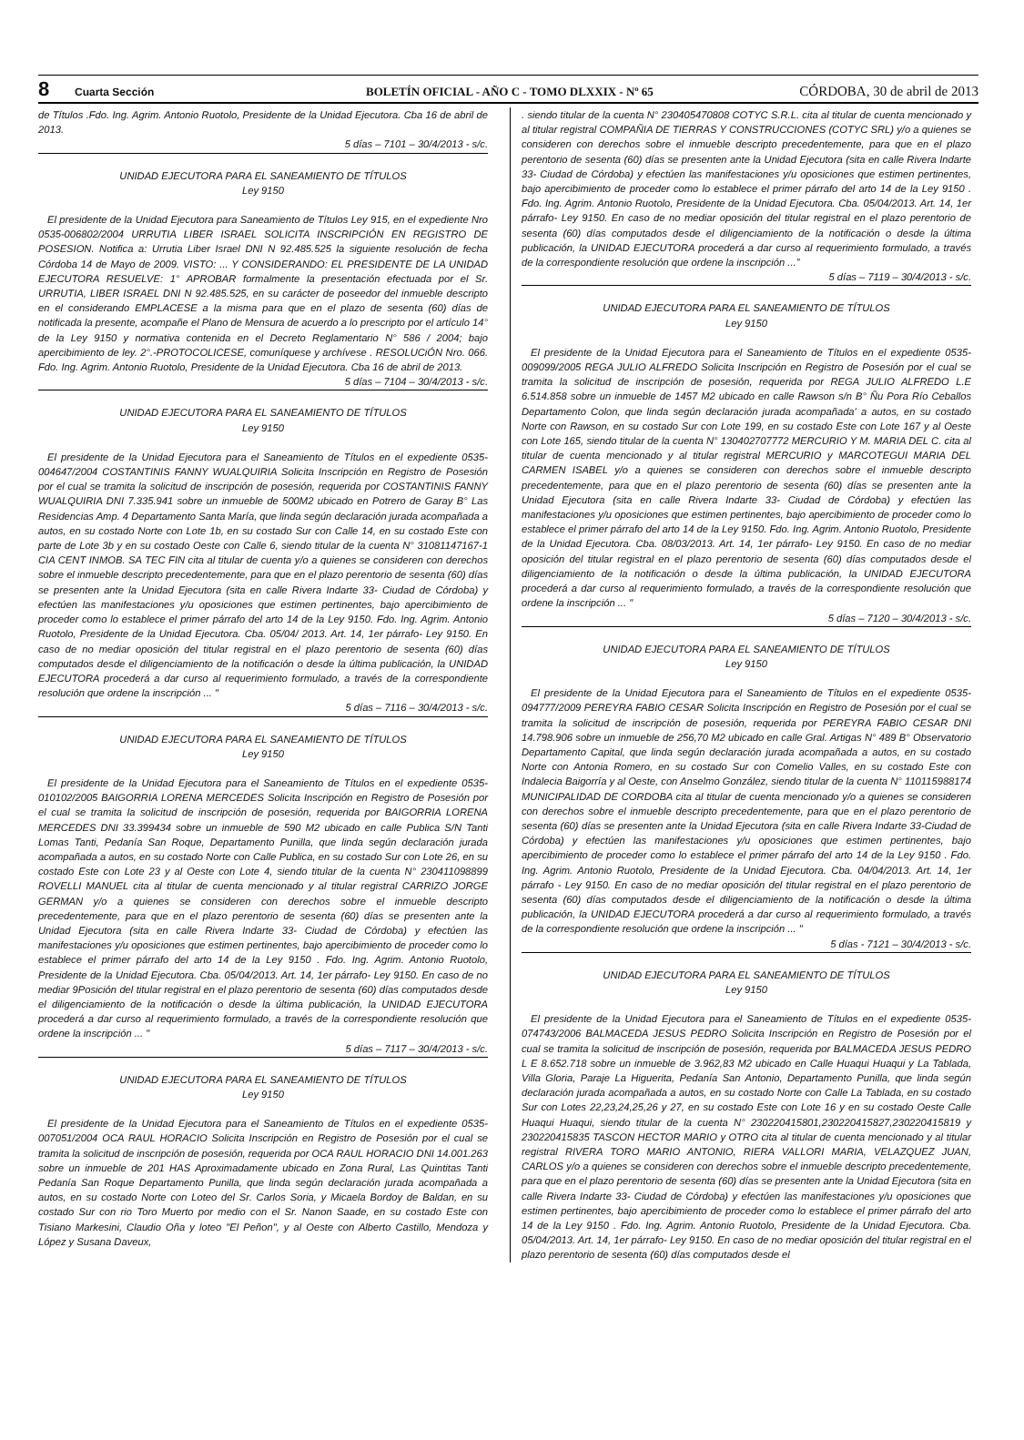8 Cuarta Sección BOLETÍN OFICIAL - AÑO C - TOMO DLXXIX - Nº 65 CÓRDOBA, 30 de abril de 2013
de Títulos .Fdo. Ing. Agrim. Antonio Ruotolo, Presidente de la Unidad Ejecutora. Cba 16 de abril de 2013.
5 días – 7101 – 30/4/2013 - s/c.
UNIDAD EJECUTORA PARA EL SANEAMIENTO DE TÍTULOS
Ley 9150
El presidente de la Unidad Ejecutora para Saneamiento de Títulos Ley 915, en el expediente Nro 0535-006802/2004 URRUTIA LIBER ISRAEL SOLICITA INSCRIPCIÓN EN REGISTRO DE POSESION. Notifica a: Urrutia Liber Israel DNI N 92.485.525 la siguiente resolución de fecha Córdoba 14 de Mayo de 2009. VISTO: ... Y CONSIDERANDO: EL PRESIDENTE DE LA UNIDAD EJECUTORA RESUELVE: 1° APROBAR formalmente la presentación efectuada por el Sr. URRUTIA, LIBER ISRAEL DNI N 92.485.525, en su carácter de poseedor del inmueble descripto en el considerando EMPLACESE a la misma para que en el plazo de sesenta (60) días de notificada la presente, acompañe el Plano de Mensura de acuerdo a lo prescripto por el artículo 14° de la Ley 9150 y normativa contenida en el Decreto Reglamentario N° 586 / 2004; bajo apercibimiento de ley. 2°.-PROTOCOLICESE, comuníquese y archívese . RESOLUCiÓN Nro. 066. Fdo. Ing. Agrim. Antonio Ruotolo, Presidente de la Unidad Ejecutora. Cba 16 de abril de 2013.
5 días – 7104 – 30/4/2013 - s/c.
UNIDAD EJECUTORA PARA EL SANEAMIENTO DE TÍTULOS
Ley 9150
El presidente de la Unidad Ejecutora para el Saneamiento de Títulos en el expediente 0535-004647/2004 COSTANTINIS FANNY WUALQUIRIA Solicita Inscripción en Registro de Posesión por el cual se tramita la solicitud de inscripción de posesión, requerida por COSTANTINIS FANNY WUALQUIRIA DNI 7.335.941 sobre un inmueble de 500M2 ubicado en Potrero de Garay B° Las Residencias Amp. 4 Departamento Santa María, que linda según declaración jurada acompañada a autos, en su costado Norte con Lote 1b, en su costado Sur con Calle 14, en su costado Este con parte de Lote 3b y en su costado Oeste con Calle 6, siendo titular de la cuenta N° 31081147167-1 CIA CENT INMOB. SA TEC FIN cita al titular de cuenta y/o a quienes se consideren con derechos sobre el inmueble descripto precedentemente, para que en el plazo perentorio de sesenta (60) días se presenten ante la Unidad Ejecutora (sita en calle Rivera Indarte 33- Ciudad de Córdoba) y efectúen las manifestaciones y/u oposiciones que estimen pertinentes, bajo apercibimiento de proceder como lo establece el primer párrafo del arto 14 de la Ley 9150. Fdo. Ing. Agrim. Antonio Ruotolo, Presidente de la Unidad Ejecutora. Cba. 05/04/ 2013. Art. 14, 1er párrafo- Ley 9150. En caso de no mediar oposición del titular registral en el plazo perentorio de sesenta (60) días computados desde el diligenciamiento de la notificación o desde la última publicación, la UNIDAD EJECUTORA procederá a dar curso al requerimiento formulado, a través de la correspondiente resolución que ordene la inscripción ... "
5 días – 7116 – 30/4/2013 - s/c.
UNIDAD EJECUTORA PARA EL SANEAMIENTO DE TÍTULOS
Ley 9150
El presidente de la Unidad Ejecutora para el Saneamiento de Títulos en el expediente 0535-010102/2005 BAIGORRIA LORENA MERCEDES Solicita Inscripción en Registro de Posesión por el cual se tramita la solicitud de inscripción de posesión, requerida por BAIGORRIA LORENA MERCEDES DNI 33.399434 sobre un inmueble de 590 M2 ubicado en calle Publica S/N Tanti Lomas Tanti, Pedanía San Roque, Departamento Punilla, que linda según declaración jurada acompañada a autos, en su costado Norte con Calle Publica, en su costado Sur con Lote 26, en su costado Este con Lote 23 y al Oeste con Lote 4, siendo titular de la cuenta N° 230411098899 ROVELLI MANUEL cita al titular de cuenta mencionado y al titular registral CARRIZO JORGE GERMAN y/o a quienes se consideren con derechos sobre el inmueble descripto precedentemente, para que en el plazo perentorio de sesenta (60) días se presenten ante la Unidad Ejecutora (sita en calle Rivera Indarte 33- Ciudad de Córdoba) y efectúen las manifestaciones y/u oposiciones que estimen pertinentes, bajo apercibimiento de proceder como lo establece el primer párrafo del arto 14 de la Ley 9150 . Fdo. Ing. Agrim. Antonio Ruotolo, Presidente de la Unidad Ejecutora. Cba. 05/04/2013. Art. 14, 1er párrafo- Ley 9150. En caso de no mediar 9Posición del titular registral en el plazo perentorio de sesenta (60) días computados desde el diligenciamiento de la notificación o desde la última publicación, la UNIDAD EJECUTORA procederá a dar curso al requerimiento formulado, a través de la correspondiente resolución que ordene la inscripción ... "
5 días – 7117 – 30/4/2013 - s/c.
UNIDAD EJECUTORA PARA EL SANEAMIENTO DE TÍTULOS
Ley 9150
El presidente de la Unidad Ejecutora para el Saneamiento de Títulos en el expediente 0535-007051/2004 OCA RAUL HORACIO Solicita Inscripción en Registro de Posesión por el cual se tramita la solicitud de inscripción de posesión, requerida por OCA RAUL HORACIO DNI 14.001.263 sobre un inmueble de 201 HAS Aproximadamente ubicado en Zona Rural, Las Quintitas Tanti Pedanía San Roque Departamento Punilla, que linda según declaración jurada acompañada a autos, en su costado Norte con Loteo del Sr. Carlos Soria, y Micaela Bordoy de Baldan, en su costado Sur con rio Toro Muerto por medio con el Sr. Nanon Saade, en su costado Este con Tisiano Markesini, Claudio Oña y loteo "El Peñon", y al Oeste con Alberto Castillo, Mendoza y López y Susana Daveux,
. siendo titular de la cuenta N° 230405470808 COTYC S.R.L. cita al titular de cuenta mencionado y al titular registral COMPAÑIA DE TIERRAS Y CONSTRUCCIONES (COTYC SRL) y/o a quienes se consideren con derechos sobre el inmueble descripto precedentemente, para que en el plazo perentorio de sesenta (60) días se presenten ante la Unidad Ejecutora (sita en calle Rivera Indarte 33- Ciudad de Córdoba) y efectúen las manifestaciones y/u oposiciones que estimen pertinentes, bajo apercibimiento de proceder como lo establece el primer párrafo del arto 14 de la Ley 9150 . Fdo. Ing. Agrim. Antonio Ruotolo, Presidente de la Unidad Ejecutora. Cba. 05/04/2013. Art. 14, 1er párrafo- Ley 9150. En caso de no mediar oposición del titular registral en el plazo perentorio de sesenta (60) días computados desde el diligenciamiento de la notificación o desde la última publicación, la UNIDAD EJECUTORA procederá a dar curso al requerimiento formulado, a través de la correspondiente resolución que ordene la inscripción ...”
5 días – 7119 – 30/4/2013 - s/c.
UNIDAD EJECUTORA PARA EL SANEAMIENTO DE TÍTULOS
Ley 9150
El presidente de la Unidad Ejecutora para el Saneamiento de Títulos en el expediente 0535-009099/2005 REGA JULIO ALFREDO Solicita Inscripción en Registro de Posesión por el cual se tramita la solicitud de inscripción de posesión, requerida por REGA JULIO ALFREDO L.E 6.514.858 sobre un inmueble de 1457 M2 ubicado en calle Rawson s/n B° Ñu Pora Río Ceballos Departamento Colon, que linda según declaración jurada acompañada' a autos, en su costado Norte con Rawson, en su costado Sur con Lote 199, en su costado Este con Lote 167 y al Oeste con Lote 165, siendo titular de la cuenta N° 130402707772 MERCURIO Y M. MARIA DEL C. cita al titular de cuenta mencionado y al titular registral MERCURIO y MARCOTEGUI MARIA DEL CARMEN ISABEL y/o a quienes se consideren con derechos sobre el inmueble descripto precedentemente, para que en el plazo perentorio de sesenta (60) días se presenten ante la Unidad Ejecutora (sita en calle Rivera Indarte 33- Ciudad de Córdoba) y efectúen las manifestaciones y/u oposiciones que estimen pertinentes, bajo apercibimiento de proceder como lo establece el primer párrafo del arto 14 de la Ley 9150. Fdo. Ing. Agrim. Antonio Ruotolo, Presidente de la Unidad Ejecutora. Cba. 08/03/2013. Art. 14, 1er párrafo- Ley 9150. En caso de no mediar oposición del titular registral en el plazo perentorio de sesenta (60) días computados desde el diligenciamiento de la notificación o desde la última publicación, la UNIDAD EJECUTORA procederá a dar curso al requerimiento formulado, a través de la correspondiente resolución que ordene la inscripción ... "
5 días – 7120 – 30/4/2013 - s/c.
UNIDAD EJECUTORA PARA EL SANEAMIENTO DE TÍTULOS
Ley 9150
El presidente de la Unidad Ejecutora para el Saneamiento de Títulos en el expediente 0535-094777/2009 PEREYRA FABIO CESAR Solicita Inscripción en Registro de Posesión por el cual se tramita la solicitud de inscripción de posesión, requerida por PEREYRA FABIO CESAR DNI 14.798.906 sobre un inmueble de 256,70 M2 ubicado en calle Gral. Artigas N° 489 B° Observatorio Departamento Capital, que linda según declaración jurada acompañada a autos, en su costado Norte con Antonia Romero, en su costado Sur con Comelio Valles, en su costado Este con Indalecia Baigorría y al Oeste, con Anselmo González, siendo titular de la cuenta N° 110115988174 MUNICIPALIDAD DE CORDOBA cita al titular de cuenta mencionado y/o a quienes se consideren con derechos sobre el inmueble descripto precedentemente, para que en el plazo perentorio de sesenta (60) días se presenten ante la Unidad Ejecutora (sita en calle Rivera Indarte 33-Ciudad de Córdoba) y efectúen las manifestaciones y/u oposiciones que estimen pertinentes, bajo apercibimiento de proceder como lo establece el primer párrafo del arto 14 de la Ley 9150 . Fdo. Ing. Agrim. Antonio Ruotolo, Presidente de la Unidad Ejecutora. Cba. 04/04/2013. Art. 14, 1er párrafo - Ley 9150. En caso de no mediar oposición del titular registral en el plazo perentorio de sesenta (60) días computados desde el diligenciamiento de la notificación o desde la última publicación, la UNIDAD EJECUTORA procederá a dar curso al requerimiento formulado, a través de la correspondiente resolución que ordene la inscripción ... "
5 días - 7121 – 30/4/2013 - s/c.
UNIDAD EJECUTORA PARA EL SANEAMIENTO DE TÍTULOS
Ley 9150
El presidente de la Unidad Ejecutora para el Saneamiento de Títulos en el expediente 0535-074743/2006 BALMACEDA JESUS PEDRO Solicita Inscripción en Registro de Posesión por el cual se tramita la solicitud de inscripción de posesión, requerida por BALMACEDA JESUS PEDRO L E 8.652.718 sobre un inmueble de 3.962,83 M2 ubicado en Calle Huaqui Huaqui y La Tablada, Villa Gloria, Paraje La Higuerita, Pedanía San Antonio, Departamento Punilla, que linda según declaración jurada acompañada a autos, en su costado Norte con Calle La Tablada, en su costado Sur con Lotes 22,23,24,25,26 y 27, en su costado Este con Lote 16 y en su costado Oeste Calle Huaqui Huaqui, siendo titular de la cuenta N° 230220415801,230220415827,230220415819 y 230220415835 TASCON HECTOR MARIO y OTRO cita al titular de cuenta mencionado y al titular registral RIVERA TORO MARIO ANTONIO, RIERA VALLORI MARIA, VELAZQUEZ JUAN, CARLOS y/o a quienes se consideren con derechos sobre el inmueble descripto precedentemente, para que en el plazo perentorio de sesenta (60) días se presenten ante la Unidad Ejecutora (sita en calle Rivera Indarte 33- Ciudad de Córdoba) y efectúen las manifestaciones y/u oposiciones que estimen pertinentes, bajo apercibimiento de proceder como lo establece el primer párrafo del arto 14 de la Ley 9150 . Fdo. Ing. Agrim. Antonio Ruotolo, Presidente de la Unidad Ejecutora. Cba. 05/04/2013. Art. 14, 1er párrafo- Ley 9150. En caso de no mediar oposición del titular registral en el plazo perentorio de sesenta (60) días computados desde el